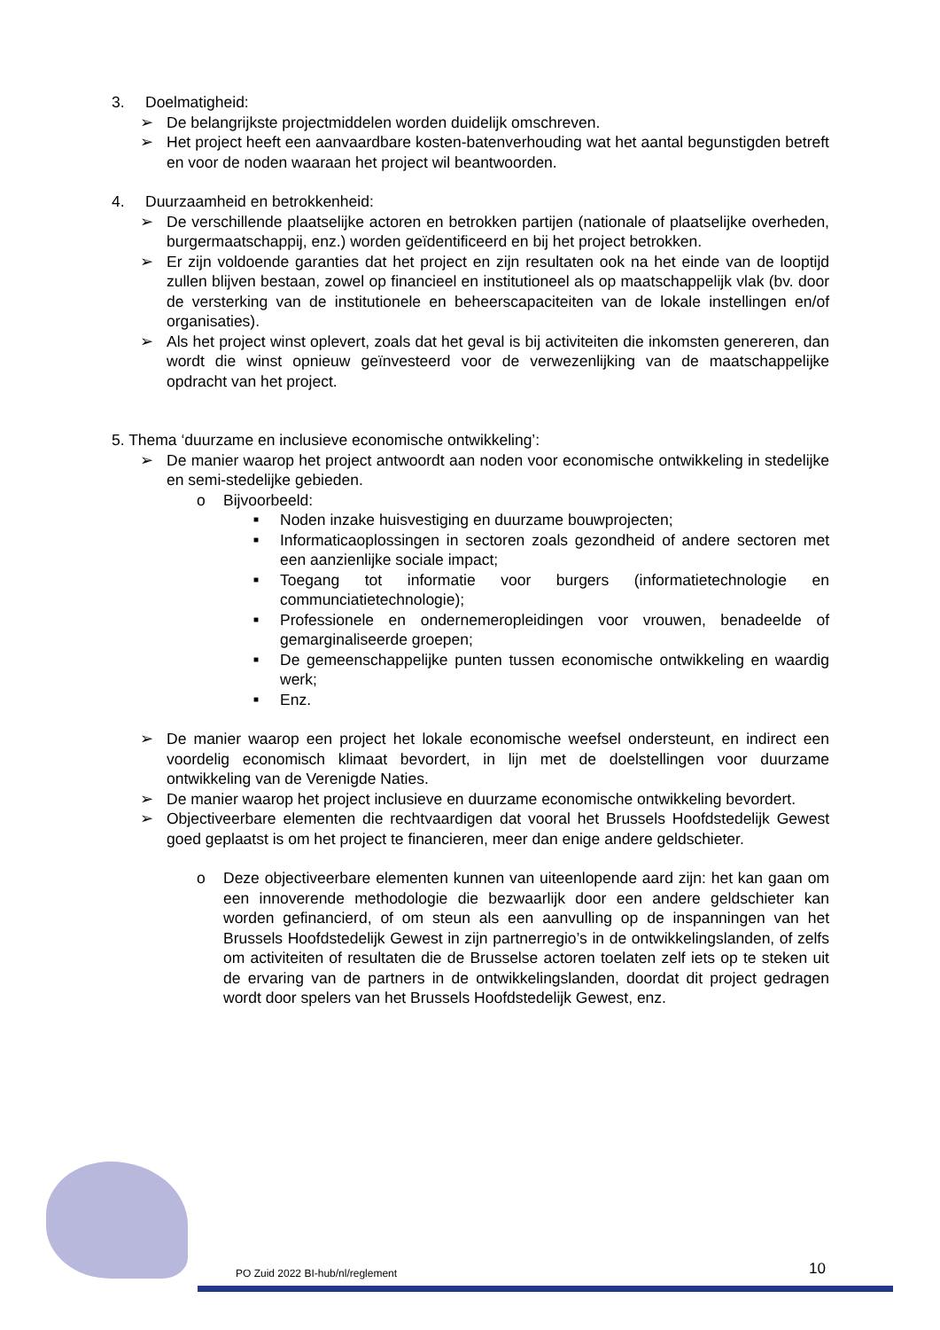3. Doelmatigheid:
➢ De belangrijkste projectmiddelen worden duidelijk omschreven.
➢ Het project heeft een aanvaardbare kosten-batenverhouding wat het aantal begunstigden betreft en voor de noden waaraan het project wil beantwoorden.
4. Duurzaamheid en betrokkenheid:
➢ De verschillende plaatselijke actoren en betrokken partijen (nationale of plaatselijke overheden, burgermaatschappij, enz.) worden geïdentificeerd en bij het project betrokken.
➢ Er zijn voldoende garanties dat het project en zijn resultaten ook na het einde van de looptijd zullen blijven bestaan, zowel op financieel en institutioneel als op maatschappelijk vlak (bv. door de versterking van de institutionele en beheerscapaciteiten van de lokale instellingen en/of organisaties).
➢ Als het project winst oplevert, zoals dat het geval is bij activiteiten die inkomsten genereren, dan wordt die winst opnieuw geïnvesteerd voor de verwezenlijking van de maatschappelijke opdracht van het project.
5. Thema ‘duurzame en inclusieve economische ontwikkeling’:
➢ De manier waarop het project antwoordt aan noden voor economische ontwikkeling in stedelijke en semi-stedelijke gebieden.
o Bijvoorbeeld:
■
Noden inzake huisvestiging en duurzame bouwprojecten;
■
Informaticaoplossingen in sectoren zoals gezondheid of andere sectoren met een aanzienlijke sociale impact;
■
Toegang tot informatie voor burgers (informatietechnologie en communciatietechnologie);
■
Professionele en ondernemeropleidingen voor vrouwen, benadeelde of gemarginaliseerde groepen;
■
De gemeenschappelijke punten tussen economische ontwikkeling en waardig werk;
■
Enz.
➢ De manier waarop een project het lokale economische weefsel ondersteunt, en indirect een voordelig economisch klimaat bevordert, in lijn met de doelstellingen voor duurzame ontwikkeling van de Verenigde Naties.
➢ De manier waarop het project inclusieve en duurzame economische ontwikkeling bevordert.
➢ Objectiveerbare elementen die rechtvaardigen dat vooral het Brussels Hoofdstedelijk Gewest goed geplaatst is om het project te financieren, meer dan enige andere geldschieter.
o Deze objectiveerbare elementen kunnen van uiteenlopende aard zijn: het kan gaan om een innoverende methodologie die bezwaarlijk door een andere geldschieter kan worden gefinancierd, of om steun als een aanvulling op de inspanningen van het Brussels Hoofdstedelijk Gewest in zijn partnerregio’s in de ontwikkelingslanden, of zelfs om activiteiten of resultaten die de Brusselse actoren toelaten zelf iets op te steken uit de ervaring van de partners in de ontwikkelingslanden, doordat dit project gedragen wordt door spelers van het Brussels Hoofdstedelijk Gewest, enz.
PO Zuid 2022 BI-hub/nl/reglement
10